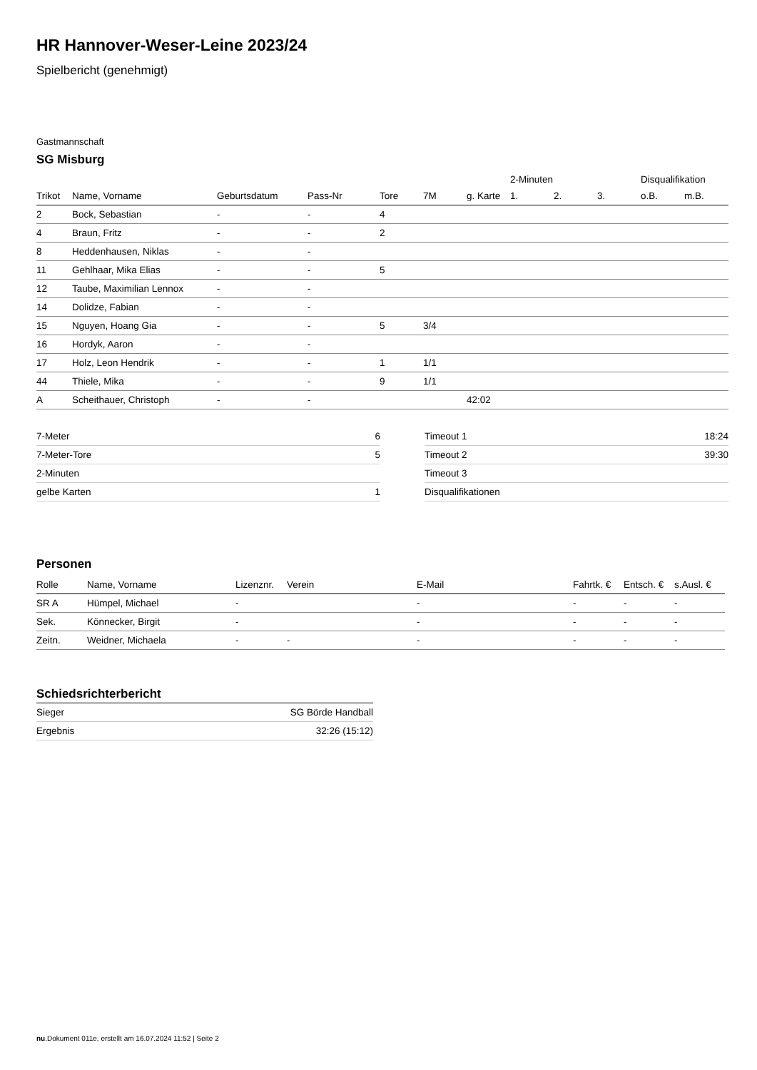HR Hannover-Weser-Leine 2023/24
Spielbericht (genehmigt)
Gastmannschaft
SG Misburg
| | | | | | | | 2-Minuten | | | Disqualifikation | |
| Trikot | Name, Vorname | Geburtsdatum | Pass-Nr | Tore | 7M | g. Karte | 1. | 2. | 3. | o.B. | m.B. |
| 2 | Bock, Sebastian | - | - | 4 | | | | | | | |
| 4 | Braun, Fritz | - | - | 2 | | | | | | | |
| 8 | Heddenhausen, Niklas | - | - | | | | | | | | |
| 11 | Gehlhaar, Mika Elias | - | - | 5 | | | | | | | |
| 12 | Taube, Maximilian Lennox | - | - | | | | | | | | |
| 14 | Dolidze, Fabian | - | - | | | | | | | | |
| 15 | Nguyen, Hoang Gia | - | - | 5 | 3/4 | | | | | | |
| 16 | Hordyk, Aaron | - | - | | | | | | | | |
| 17 | Holz, Leon Hendrik | - | - | 1 | 1/1 | | | | | | |
| 44 | Thiele, Mika | - | - | 9 | 1/1 | | | | | | |
| A | Scheithauer, Christoph | - | - | | | 42:02 | | | | | |
| 7-Meter | 6 |
| 7-Meter-Tore | 5 |
| 2-Minuten | |
| gelbe Karten | 1 |
| Timeout 1 | 18:24 |
| Timeout 2 | 39:30 |
| Timeout 3 | |
| Disqualifikationen | |
Personen
| Rolle | Name, Vorname | Lizenznr. | Verein | E-Mail | Fahrtk. € | Entsch. € | s.Ausl. € |
| --- | --- | --- | --- | --- | --- | --- | --- |
| SR A | Hümpel, Michael | - | | - | - | - | - |
| Sek. | Könnecker, Birgit | - | | - | - | - | - |
| Zeitn. | Weidner, Michaela | - | - | - | - | - | - |
Schiedsrichterbericht
| Sieger | SG Börde Handball |
| Ergebnis | 32:26 (15:12) |
nu.Dokument 011e, erstellt am 16.07.2024 11:52 | Seite 2